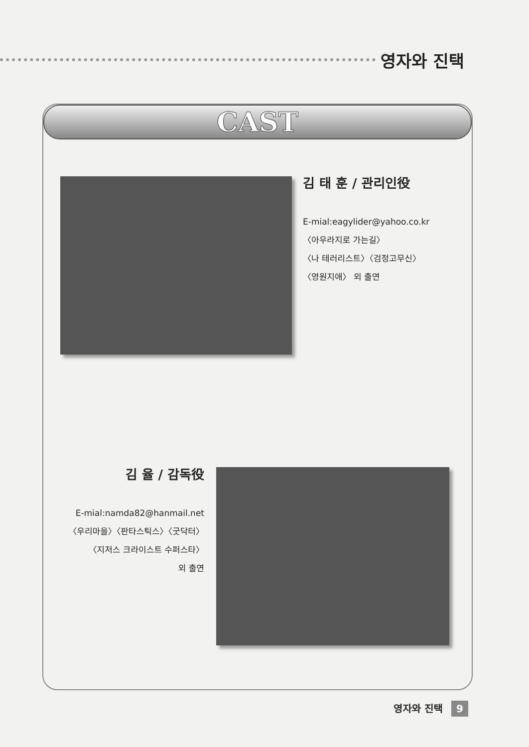영자와 진택
CAST
김 태 훈 / 관리인役
E-mial:eagylider@yahoo.co.kr
〈아우라지로 가는길〉
〈나 테러리스트〉〈검정고무신〉
〈영원지애〉 외 출연
김 율 / 감독役
E-mial:namda82@hanmail.net
〈우리마을〉〈판타스틱스〉〈굿닥터〉
〈지저스 크라이스트 수퍼스타〉
외 출연
영자와 진택 9